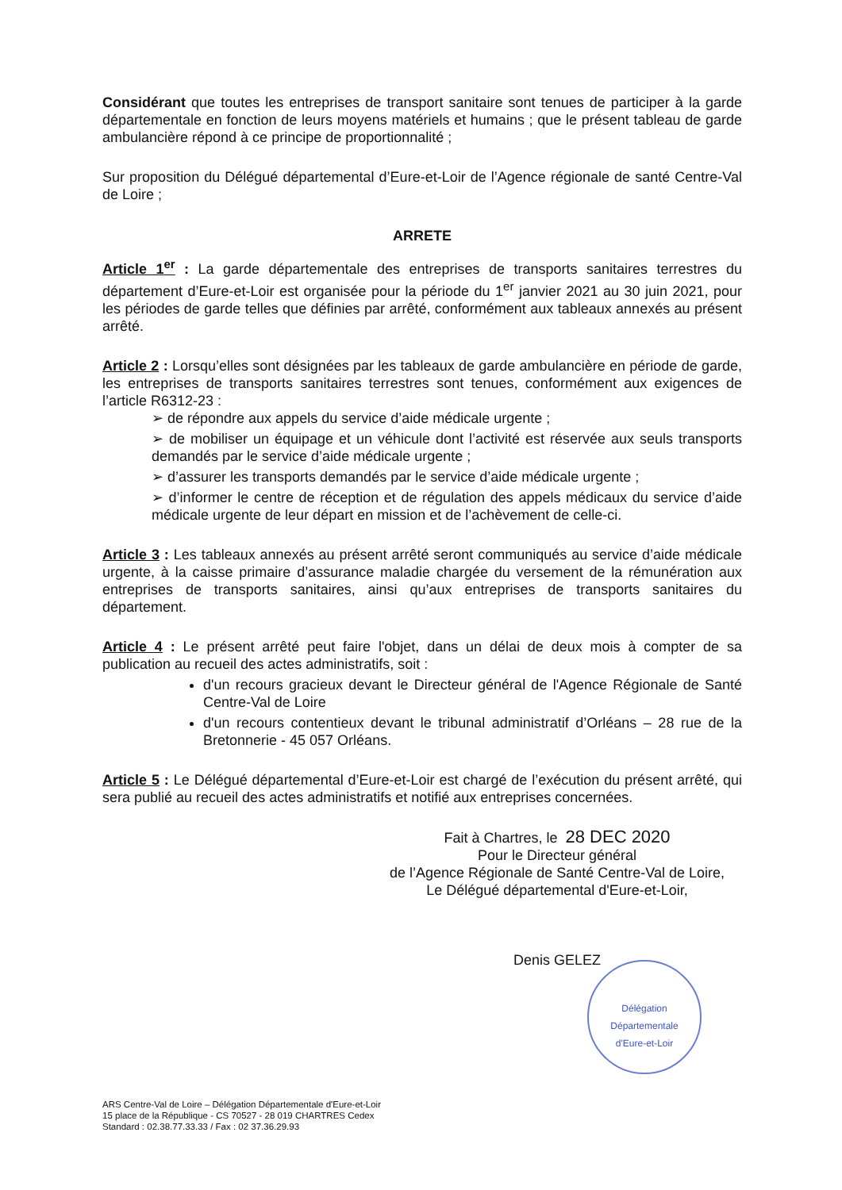Considérant que toutes les entreprises de transport sanitaire sont tenues de participer à la garde départementale en fonction de leurs moyens matériels et humains ; que le présent tableau de garde ambulancière répond à ce principe de proportionnalité ;
Sur proposition du Délégué départemental d’Eure-et-Loir de l’Agence régionale de santé Centre-Val de Loire ;
ARRETE
Article 1<sup>er</sup> : La garde départementale des entreprises de transports sanitaires terrestres du département d’Eure-et-Loir est organisée pour la période du 1<sup>er</sup> janvier 2021 au 30 juin 2021, pour les périodes de garde telles que définies par arrêté, conformément aux tableaux annexés au présent arrêté.
Article 2 : Lorsqu’elles sont désignées par les tableaux de garde ambulancière en période de garde, les entreprises de transports sanitaires terrestres sont tenues, conformément aux exigences de l’article R6312-23 :
➢ de répondre aux appels du service d’aide médicale urgente ;
➢ de mobiliser un équipage et un véhicule dont l’activité est réservée aux seuls transports demandés par le service d’aide médicale urgente ;
➢ d’assurer les transports demandés par le service d’aide médicale urgente ;
➢ d’informer le centre de réception et de régulation des appels médicaux du service d’aide médicale urgente de leur départ en mission et de l’achèvement de celle-ci.
Article 3 : Les tableaux annexés au présent arrêté seront communiqués au service d’aide médicale urgente, à la caisse primaire d’assurance maladie chargée du versement de la rémunération aux entreprises de transports sanitaires, ainsi qu’aux entreprises de transports sanitaires du département.
Article 4 : Le présent arrêté peut faire l'objet, dans un délai de deux mois à compter de sa publication au recueil des actes administratifs, soit :
d'un recours gracieux devant le Directeur général de l'Agence Régionale de Santé Centre-Val de Loire
d'un recours contentieux devant le tribunal administratif d’Orléans – 28 rue de la Bretonnerie - 45 057 Orléans.
Article 5 : Le Délégué départemental d’Eure-et-Loir est chargé de l’exécution du présent arrêté, qui sera publié au recueil des actes administratifs et notifié aux entreprises concernées.
Fait à Chartres, le 28 DEC 2020
Pour le Directeur général
de l’Agence Régionale de Santé Centre-Val de Loire,
Le Délégué départemental d'Eure-et-Loir,
Denis GELEZ
Délégation
Départementale
d'Eure-et-Loir
ARS Centre-Val de Loire – Délégation Départementale d'Eure-et-Loir
15 place de la République - CS 70527 - 28 019 CHARTRES Cedex
Standard : 02.38.77.33.33 / Fax : 02 37.36.29.93